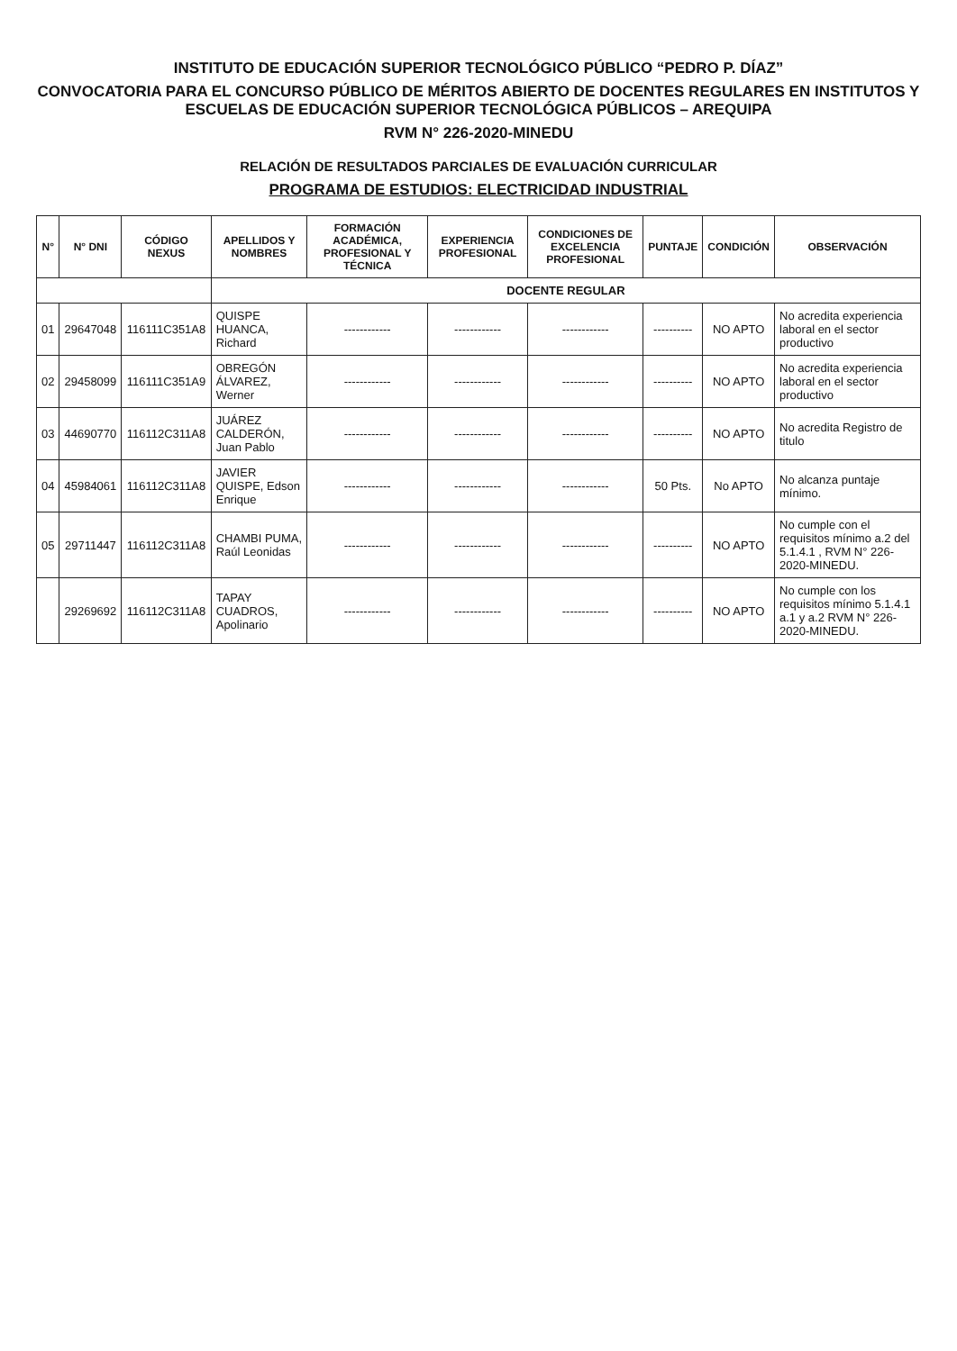INSTITUTO DE EDUCACIÓN SUPERIOR TECNOLÓGICO PÚBLICO “PEDRO P. DÍAZ”
CONVOCATORIA PARA EL CONCURSO PÚBLICO DE MÉRITOS ABIERTO DE DOCENTES REGULARES EN INSTITUTOS Y ESCUELAS DE EDUCACIÓN SUPERIOR TECNOLÓGICA PÚBLICOS – AREQUIPA
RVM N° 226-2020-MINEDU
RELACIÓN DE RESULTADOS PARCIALES DE EVALUACIÓN CURRICULAR
PROGRAMA DE ESTUDIOS: ELECTRICIDAD INDUSTRIAL
| N° | N° DNI | CÓDIGO NEXUS | APELLIDOS Y NOMBRES | FORMACIÓN ACADÉMICA, PROFESIONAL Y TÉCNICA | EXPERIENCIA PROFESIONAL | CONDICIONES DE EXCELENCIA PROFESIONAL | PUNTAJE | CONDICIÓN | OBSERVACIÓN |
| --- | --- | --- | --- | --- | --- | --- | --- | --- | --- |
| | | | DOCENTE REGULAR | | | | | | |
| 01 | 29647048 | 116111C351A8 | QUISPE HUANCA, Richard | ------------ | ------------ | ------------ | ---------- | NO APTO | No acredita experiencia laboral en el sector productivo |
| 02 | 29458099 | 116111C351A9 | OBREGÓN ÁLVAREZ, Werner | ------------ | ------------ | ------------ | ---------- | NO APTO | No acredita experiencia laboral en el sector productivo |
| 03 | 44690770 | 116112C311A8 | JUÁREZ CALDERÓN, Juan Pablo | ------------ | ------------ | ------------ | ---------- | NO APTO | No acredita Registro de titulo |
| 04 | 45984061 | 116112C311A8 | JAVIER QUISPE, Edson Enrique | ------------ | ------------ | ------------ | 50 Pts. | No APTO | No alcanza puntaje mínimo. |
| 05 | 29711447 | 116112C311A8 | CHAMBI PUMA, Raúl Leonidas | ------------ | ------------ | ------------ | ---------- | NO APTO | No cumple con el requisitos mínimo a.2 del 5.1.4.1 , RVM N° 226-2020-MINEDU. |
| | 29269692 | 116112C311A8 | TAPAY CUADROS, Apolinario | ------------ | ------------ | ------------ | ---------- | NO APTO | No cumple con los requisitos mínimo 5.1.4.1 a.1 y a.2 RVM N° 226-2020-MINEDU. |